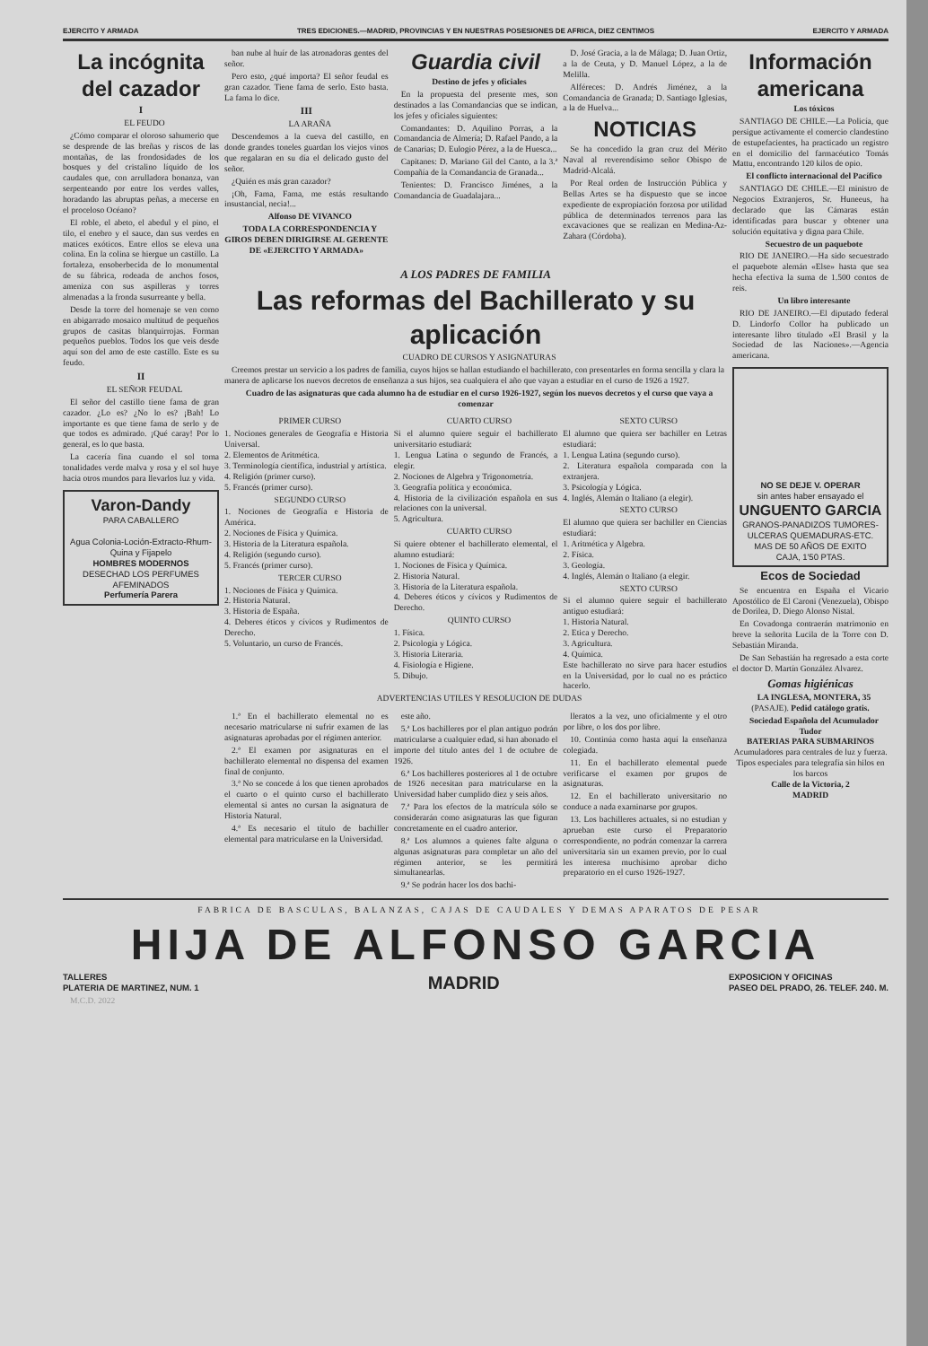EJERCITO Y ARMADA TRES EDICIONES.—MADRID, PROVINCIAS Y EN NUESTRAS POSESIONES DE AFRICA, DIEZ CENTIMOS EJERCITO Y ARMADA
La incógnita del cazador
I
EL FEUDO
¿Cómo comparar el oloroso sahumerio que se desprende de las breñas y riscos de las montañas, de las frondosidades de los bosques y del cristalino líquido de los caudales que, con arrulladora bonanza, van serpenteando por entre los verdes valles, horadando las abruptas peñas, a mecerse en el proceloso Océano?
El roble, el abeto, el abedul y el pino, el tilo, el enebro y el sauce, dan sus verdes en matices exóticos. Entre ellos se eleva una colina. En la colina se hiergue un castillo. La fortaleza, ensoberbecida de lo monumental de su fábrica, rodeada de anchos fosos, ameniza con sus aspilleras y torres almenadas a la fronda susurreante y bella.
Desde la torre del homenaje se ven como en abigarrado mosaico multitud de pequeños grupos de casitas blanquirrojas. Forman pequeños pueblos. Todos los que veis desde aquí son del amo de este castillo. Este es su feudo.
II
EL SEÑOR FEUDAL
El señor del castillo tiene fama de gran cazador. ¿Lo es? ¿No lo es? ¡Bah! Lo importante es que tiene fama de serlo y de que todos es admirado. ¡Qué caray! Por lo general, es lo que basta.
La cacería fina cuando el sol toma tonalidades verde malva y rosa y el sol huye hacia otros mundos para llevarlos luz y vida.
Varon-Dandy
PARA CABALLERO
Agua Colonia-Loción-Extracto-Rhum-Quina y Fijapelo
HOMBRES MODERNOS
DESECHAD LOS PERFUMES AFEMINADOS
Perfumería Parera
ban nube al huír de las atronadoras gentes del señor.
Pero esto, ¿qué importa? El señor feudal es gran cazador. Tiene fama de serlo. Esto basta. La fama lo dice.
III
LA ARAÑA
Descendemos a la cueva del castillo, en donde grandes toneles guardan los viejos vinos que regalaran en su día el delicado gusto del señor.
¿Quién es más gran cazador?
¡Oh, Fama, Fama, me estás resultando insustancial, necia!...
Alfonso DE VIVANCO
TODA LA CORRESPONDENCIA Y GIROS DEBEN DIRIGIRSE AL GERENTE DE «EJERCITO Y ARMADA»
Guardia civil
Destino de jefes y oficiales
En la propuesta del presente mes, son destinados a las Comandancias que se indican, los jefes y oficiales siguientes:
Comandantes: D. Aquilino Porras, a la Comandancia de Almería; D. Rafael Pando, a la de Canarias; D. Eulogio Pérez, a la de Huesca...
Capitanes: D. Mariano Gil del Canto, a la 3.ª Compañía de la Comandancia de Granada...
Tenientes: D. Francisco Jiménes, a la Comandancia de Guadalajara...
D. José Gracia, a la de Málaga; D. Juan Ortiz, a la de Ceuta, y D. Manuel López, a la de Melilla.
Alféreces: D. Andrés Jiménez, a la Comandancia de Granada; D. Santiago Iglesias, a la de Huelva...
NOTICIAS
Se ha concedido la gran cruz del Mérito Naval al reverendísimo señor Obispo de Madrid-Alcalá.
Por Real orden de Instrucción Pública y Bellas Artes se ha dispuesto que se incoe expediente de expropiación forzosa por utilidad pública de determinados terrenos para las excavaciones que se realizan en Medina-Az-Zahara (Córdoba).
A LOS PADRES DE FAMILIA
Las reformas del Bachillerato y su aplicación
CUADRO DE CURSOS Y ASIGNATURAS
Creemos prestar un servicio a los padres de familia, cuyos hijos se hallan estudiando el bachillerato, con presentarles en forma sencilla y clara la manera de aplicarse los nuevos decretos de enseñanza a sus hijos, sea cualquiera el año que vayan a estudiar en el curso de 1926 a 1927.
Cuadro de las asignaturas que cada alumno ha de estudiar en el curso 1926-1927, según los nuevos decretos y el curso que vaya a comenzar
PRIMER CURSO
1. Nociones generales de Geografía e Historia Universal.
2. Elementos de Aritmética.
3. Terminología científica, industrial y artística.
4. Religión (primer curso).
5. Francés (primer curso).
SEGUNDO CURSO
1. Nociones de Geografía e Historia de América.
2. Nociones de Física y Química.
3. Historia de la Literatura española.
4. Religión (segundo curso).
5. Francés (primer curso).
TERCER CURSO
1. Nociones de Física y Química.
2. Historia Natural.
3. Historia de España.
4. Deberes éticos y cívicos y Rudimentos de Derecho.
5. Voluntario, un curso de Francés.
CUARTO CURSO
Si el alumno quiere seguir el bachillerato universitario estudiará:
1. Lengua Latina o segundo de Francés, a elegir.
2. Nociones de Algebra y Trigonometría.
3. Geografía política y económica.
4. Historia de la civilización española en sus relaciones con la universal.
5. Agricultura.
CUARTO CURSO
Si quiere obtener el bachillerato elemental, el alumno estudiará:
1. Nociones de Física y Química.
2. Historia Natural.
3. Historia de la Literatura española.
4. Deberes éticos y cívicos y Rudimentos de Derecho.
QUINTO CURSO
1. Física.
2. Psicología y Lógica.
3. Historia Literaria.
4. Fisiología e Higiene.
5. Dibujo.
SEXTO CURSO
El alumno que quiera ser bachiller en Letras estudiará:
1. Lengua Latina (segundo curso).
2. Literatura española comparada con la extranjera.
3. Psicología y Lógica.
4. Inglés, Alemán o Italiano (a elegir).
SEXTO CURSO
El alumno que quiera ser bachiller en Ciencias estudiará:
1. Aritmética y Algebra.
2. Física.
3. Geología.
4. Inglés, Alemán o Italiano (a elegir.
SEXTO CURSO
Si el alumno quiere seguir el bachillerato antiguo estudiará:
1. Historia Natural.
2. Etica y Derecho.
3. Agricultura.
4. Química.
Este bachillerato no sirve para hacer estudios en la Universidad, por lo cual no es práctico hacerlo.
ADVERTENCIAS UTILES Y RESOLUCION DE DUDAS
1.ª En el bachillerato elemental no es necesario matricularse ni sufrir examen de las asignaturas aprobadas por el régimen anterior.
2.ª El examen por asignaturas en el bachillerato elemental no dispensa del examen final de conjunto.
3.ª No se concede á los que tienen aprobados el cuarto o el quinto curso el bachillerato elemental si antes no cursan la asignatura de Historia Natural.
4.ª Es necesario el título de bachiller elemental para matricularse en la Universidad.
este año.
5.ª Los bachilleres por el plan antiguo podrán matricularse a cualquier edad, si han abonado el importe del título antes del 1 de octubre de 1926.
6.ª Los bachilleres posteriores al 1 de octubre de 1926 necesitan para matricularse en la Universidad haber cumplido diez y seis años.
7.ª Para los efectos de la matrícula sólo se considerarán como asignaturas las que figuran concretamente en el cuadro anterior.
8.ª Los alumnos a quienes falte alguna o algunas asignaturas para completar un año del régimen anterior, se les permitirá simultanearlas.
9.ª Se podrán hacer los dos bachi-
lleratos a la vez, uno oficialmente y el otro por libre, o los dos por libre.
10. Continúa como hasta aquí la enseñanza colegiada.
11. En el bachillerato elemental puede verificarse el examen por grupos de asignaturas.
12. En el bachillerato universitario no conduce a nada examinarse por grupos.
13. Los bachilleres actuales, si no estudian y aprueban este curso el Preparatorio correspondiente, no podrán comenzar la carrera universitaria sin un examen previo, por lo cual les interesa muchísimo aprobar dicho preparatorio en el curso 1926-1927.
Información americana
Los tóxicos
SANTIAGO DE CHILE.—La Policía, que persigue activamente el comercio clandestino de estupefacientes, ha practicado un registro en el domicilio del farmacéutico Tomás Mattu, encontrando 120 kilos de opio.
El conflicto internacional del Pacífico
SANTIAGO DE CHILE.—El ministro de Negocios Extranjeros, Sr. Huneeus, ha declarado que las Cámaras están identificadas para buscar y obtener una solución equitativa y digna para Chile.
Secuestro de un paquebote
RIO DE JANEIRO.—Ha sido secuestrado el paquebote alemán «Else» hasta que sea hecha efectiva la suma de 1.500 contos de reis.
Un libro interesante
RIO DE JANEIRO.—El diputado federal D. Lindorfo Collor ha publicado un interesante libro titulado «El Brasil y la Sociedad de las Naciones».—Agencia americana.
NO SE DEJE V. OPERAR
sin antes haber ensayado el
UNGUENTO GARCIA
GRANOS-PANADIZOS TUMORES-ULCERAS QUEMADURAS-ETC.
MAS DE 50 AÑOS DE EXITO
CAJA, 1'50 PTAS.
Ecos de Sociedad
Se encuentra en España el Vicario Apostólico de El Caroni (Venezuela), Obispo de Dorilea, D. Diego Alonso Nistal.
En Covadonga contraerán matrimonio en breve la señorita Lucila de la Torre con D. Sebastián Miranda.
De San Sebastián ha regresado a esta corte el doctor D. Martín González Alvarez.
Gomas higiénicas
LA INGLESA, MONTERA, 35 (PASAJE). Pedid catálogo gratis.
Sociedad Española del Acumulador Tudor
BATERIAS PARA SUBMARINOS
Acumuladores para centrales de luz y fuerza. Tipos especiales para telegrafía sin hilos en los barcos
Calle de la Victoria, 2
MADRID
FABRICA DE BASCULAS, BALANZAS, CAJAS DE CAUDALES Y DEMAS APARATOS DE PESAR
HIJA DE ALFONSO GARCIA
TALLERES
PLATERIA DE MARTINEZ, NUM. 1 MADRID EXPOSICION Y OFICINAS
PASEO DEL PRADO, 26. TELEF. 240. M.
M.C.D. 2022